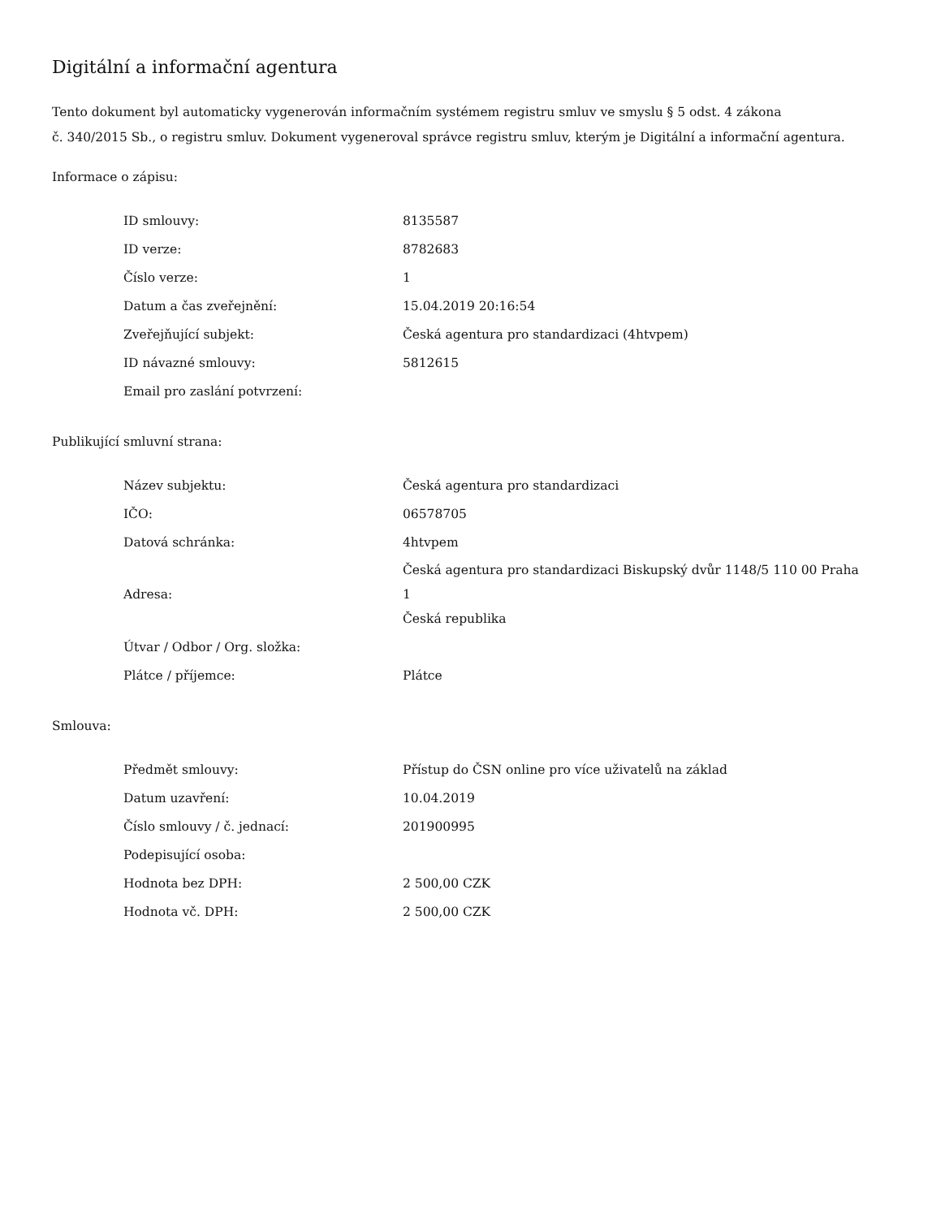Digitální a informační agentura
Tento dokument byl automaticky vygenerován informačním systémem registru smluv ve smyslu § 5 odst. 4 zákona
č. 340/2015 Sb., o registru smluv. Dokument vygeneroval správce registru smluv, kterým je Digitální a informační agentura.
Informace o zápisu:
| ID smlouvy: | 8135587 |
| ID verze: | 8782683 |
| Číslo verze: | 1 |
| Datum a čas zveřejnění: | 15.04.2019 20:16:54 |
| Zveřejňující subjekt: | Česká agentura pro standardizaci (4htvpem) |
| ID návazné smlouvy: | 5812615 |
| Email pro zaslání potvrzení: | |
Publikující smluvní strana:
| Název subjektu: | Česká agentura pro standardizaci |
| IČO: | 06578705 |
| Datová schránka: | 4htvpem |
| Adresa: | Česká agentura pro standardizaci Biskupský dvůr 1148/5 110 00 Praha 1 Česká republika |
| Útvar / Odbor / Org. složka: | |
| Plátce / příjemce: | Plátce |
Smlouva:
| Předmět smlouvy: | Přístup do ČSN online pro více uživatelů na základ |
| Datum uzavření: | 10.04.2019 |
| Číslo smlouvy / č. jednací: | 201900995 |
| Podepisující osoba: | |
| Hodnota bez DPH: | 2 500,00 CZK |
| Hodnota vč. DPH: | 2 500,00 CZK |